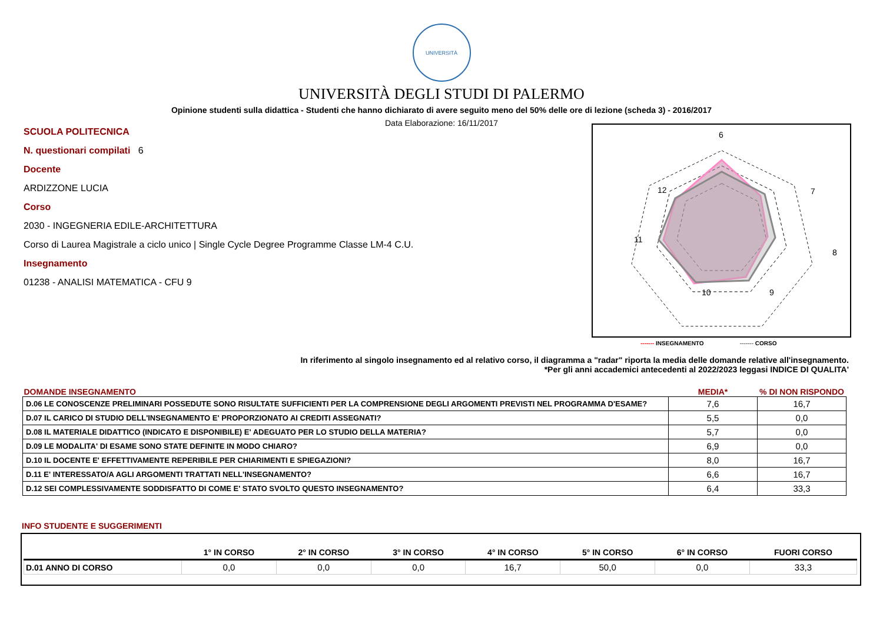UNIVERSITÀ
UNIVERSITÀ DEGLI STUDI DI PALERMO
Opinione studenti sulla didattica - Studenti che hanno dichiarato di avere seguito meno del 50% delle ore di lezione (scheda 3) - 2016/2017
Data Elaborazione: 16/11/2017
SCUOLA POLITECNICA
N. questionari compilati 6
Docente
ARDIZZONE LUCIA
Corso
2030 - INGEGNERIA EDILE-ARCHITETTURA
Corso di Laurea Magistrale a ciclo unico | Single Cycle Degree Programme Classe LM-4 C.U.
Insegnamento
01238 - ANALISI MATEMATICA - CFU 9
6
7
8
9
10
11
12
------- INSEGNAMENTO ------- CORSO
In riferimento al singolo insegnamento ed al relativo corso, il diagramma a "radar" riporta la media delle domande relative all'insegnamento.
*Per gli anni accademici antecedenti al 2022/2023 leggasi INDICE DI QUALITA'
| DOMANDE INSEGNAMENTO | MEDIA* | % DI NON RISPONDO |
| --- | --- | --- |
| D.06 LE CONOSCENZE PRELIMINARI POSSEDUTE SONO RISULTATE SUFFICIENTI PER LA COMPRENSIONE DEGLI ARGOMENTI PREVISTI NEL PROGRAMMA D'ESAME? | 7,6 | 16,7 |
| D.07 IL CARICO DI STUDIO DELL'INSEGNAMENTO E' PROPORZIONATO AI CREDITI ASSEGNATI? | 5,5 | 0,0 |
| D.08 IL MATERIALE DIDATTICO (INDICATO E DISPONIBILE) E' ADEGUATO PER LO STUDIO DELLA MATERIA? | 5,7 | 0,0 |
| D.09 LE MODALITA' DI ESAME SONO STATE DEFINITE IN MODO CHIARO? | 6,9 | 0,0 |
| D.10 IL DOCENTE E' EFFETTIVAMENTE REPERIBILE PER CHIARIMENTI E SPIEGAZIONI? | 8,0 | 16,7 |
| D.11 E' INTERESSATO/A AGLI ARGOMENTI TRATTATI NELL'INSEGNAMENTO? | 6,6 | 16,7 |
| D.12 SEI COMPLESSIVAMENTE SODDISFATTO DI COME E' STATO SVOLTO QUESTO INSEGNAMENTO? | 6,4 | 33,3 |
INFO STUDENTE E SUGGERIMENTI
| | 1° IN CORSO | 2° IN CORSO | 3° IN CORSO | 4° IN CORSO | 5° IN CORSO | 6° IN CORSO | FUORI CORSO |
| --- | --- | --- | --- | --- | --- | --- | --- |
| D.01 ANNO DI CORSO | 0,0 | 0,0 | 0,0 | 16,7 | 50,0 | 0,0 | 33,3 |